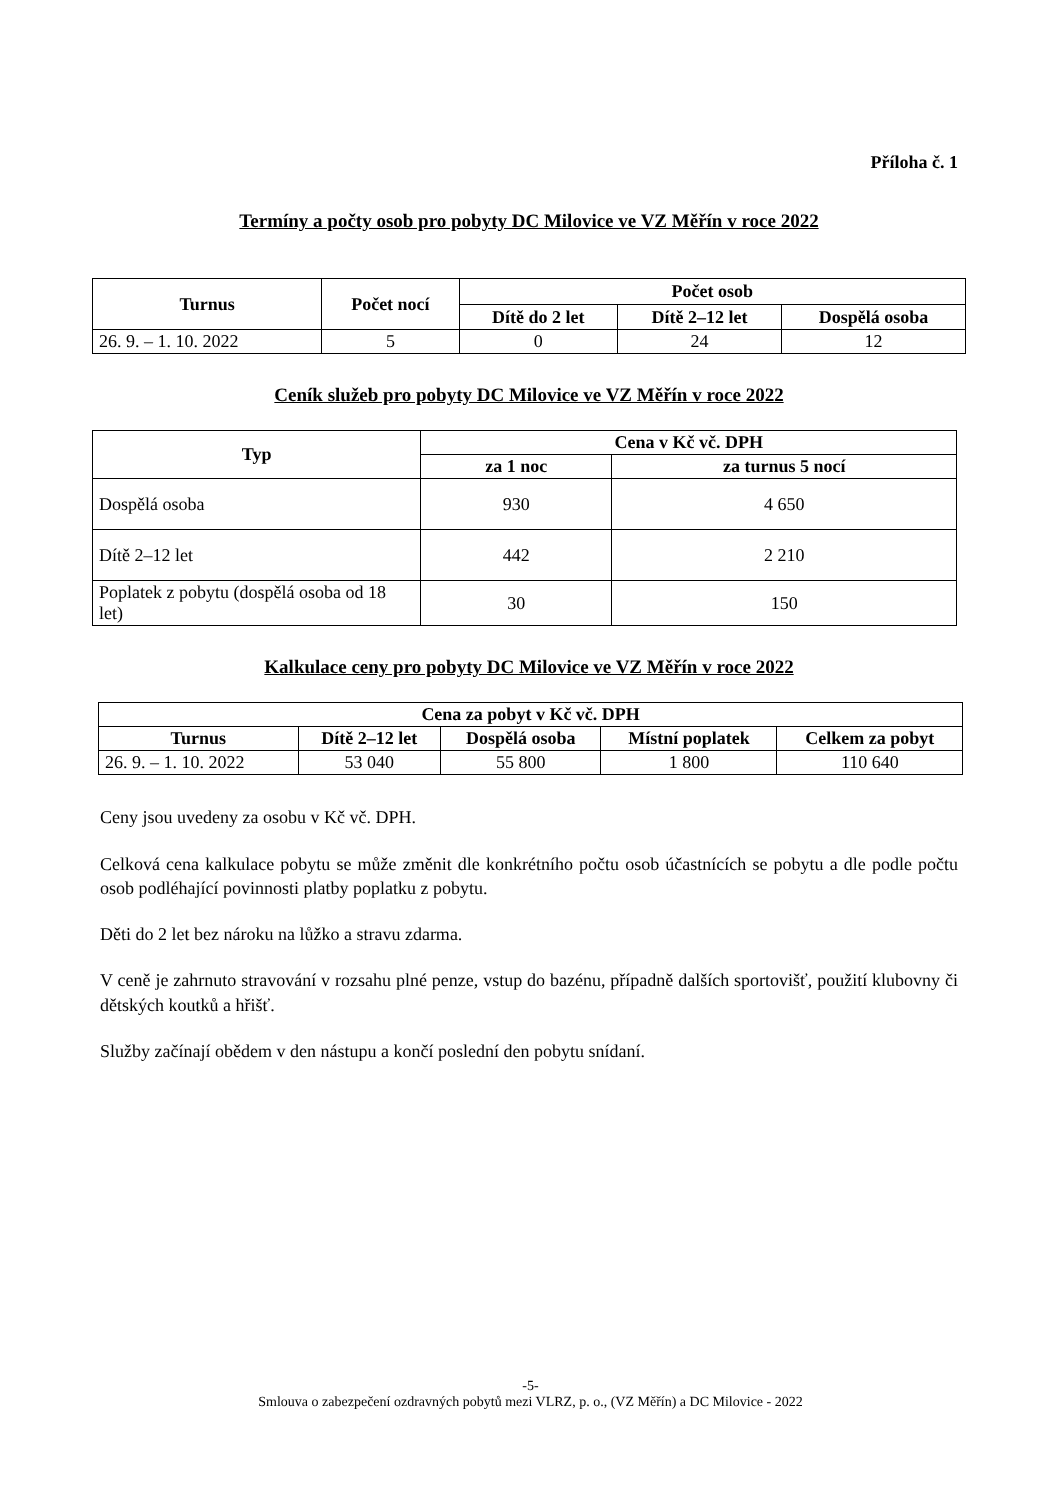Příloha č. 1
Termíny a počty osob pro pobyty DC Milovice ve VZ Měřín v roce 2022
| Turnus | Počet nocí | Počet osob | | |
| --- | --- | --- | --- | --- |
| | | Dítě do 2 let | Dítě 2–12 let | Dospělá osoba |
| 26. 9. – 1. 10. 2022 | 5 | 0 | 24 | 12 |
Ceník služeb pro pobyty DC Milovice ve VZ Měřín v roce 2022
| Typ | Cena v Kč vč. DPH | |
| --- | --- | --- |
| | za 1 noc | za turnus 5 nocí |
| Dospělá osoba | 930 | 4 650 |
| Dítě 2–12 let | 442 | 2 210 |
| Poplatek z pobytu (dospělá osoba od 18 let) | 30 | 150 |
Kalkulace ceny pro pobyty DC Milovice ve VZ Měřín v roce 2022
| Cena za pobyt v Kč vč. DPH | | | | |
| --- | --- | --- | --- | --- |
| Turnus | Dítě 2–12 let | Dospělá osoba | Místní poplatek | Celkem za pobyt |
| 26. 9. – 1. 10. 2022 | 53 040 | 55 800 | 1 800 | 110 640 |
Ceny jsou uvedeny za osobu v Kč vč. DPH.
Celková cena kalkulace pobytu se může změnit dle konkrétního počtu osob účastnících se pobytu a dle podle počtu osob podléhající povinnosti platby poplatku z pobytu.
Děti do 2 let bez nároku na lůžko a stravu zdarma.
V ceně je zahrnuto stravování v rozsahu plné penze, vstup do bazénu, případně dalších sportovišť, použití klubovny či dětských koutků a hřišť.
Služby začínají obědem v den nástupu a končí poslední den pobytu snídaní.
-5-
Smlouva o zabezpečení ozdravných pobytů mezi VLRZ, p. o., (VZ Měřín) a DC Milovice - 2022